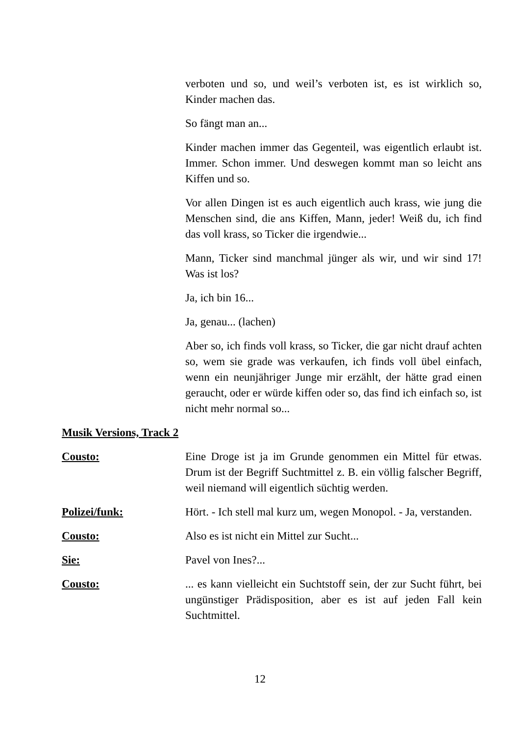verboten und so, und weil’s verboten ist, es ist wirklich so, Kinder machen das.
So fängt man an...
Kinder machen immer das Gegenteil, was eigentlich erlaubt ist. Immer. Schon immer. Und deswegen kommt man so leicht ans Kiffen und so.
Vor allen Dingen ist es auch eigentlich auch krass, wie jung die Menschen sind, die ans Kiffen, Mann, jeder! Weiß du, ich find das voll krass, so Ticker die irgendwie...
Mann, Ticker sind manchmal jünger als wir, und wir sind 17! Was ist los?
Ja, ich bin 16...
Ja, genau... (lachen)
Aber so, ich finds voll krass, so Ticker, die gar nicht drauf achten so, wem sie grade was verkaufen, ich finds voll übel einfach, wenn ein neunjähriger Junge mir erzählt, der hätte grad einen geraucht, oder er würde kiffen oder so, das find ich einfach so, ist nicht mehr normal so...
Musik Versions, Track 2
Cousto: Eine Droge ist ja im Grunde genommen ein Mittel für etwas. Drum ist der Begriff Suchtmittel z. B. ein völlig falscher Begriff, weil niemand will eigentlich süchtig werden.
Polizei/funk: Hört. - Ich stell mal kurz um, wegen Monopol. - Ja, verstanden.
Cousto: Also es ist nicht ein Mittel zur Sucht...
Sie: Pavel von Ines?...
Cousto: ... es kann vielleicht ein Suchtstoff sein, der zur Sucht führt, bei ungünstiger Prädisposition, aber es ist auf jeden Fall kein Suchtmittel.
12